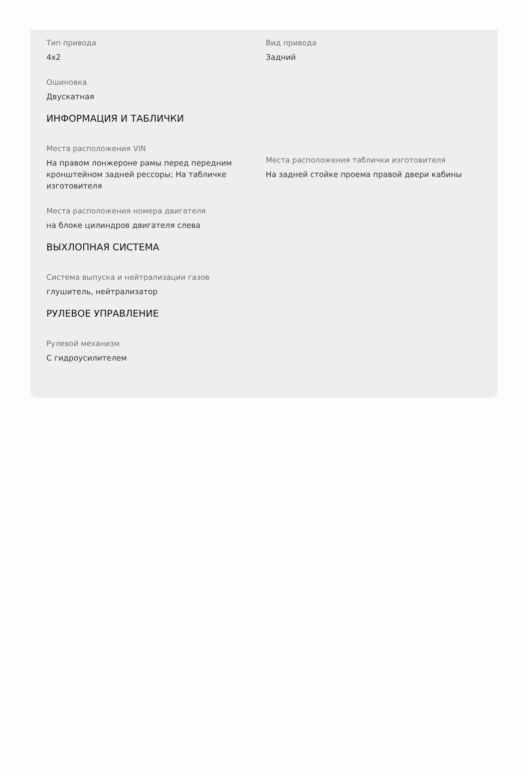Тип привода
4x2
Вид привода
Задний
Ошиновка
Двускатная
ИНФОРМАЦИЯ И ТАБЛИЧКИ
Места расположения VIN
На правом лонжероне рамы перед передним кронштейном задней рессоры; На табличке изготовителя
Места расположения таблички изготовителя
На задней стойке проема правой двери кабины
Места расположения номера двигателя
на блоке цилиндров двигателя слева
ВЫХЛОПНАЯ СИСТЕМА
Система выпуска и нейтрализации газов
глушитель, нейтрализатор
РУЛЕВОЕ УПРАВЛЕНИЕ
Рулевой механизм
С гидроусилителем